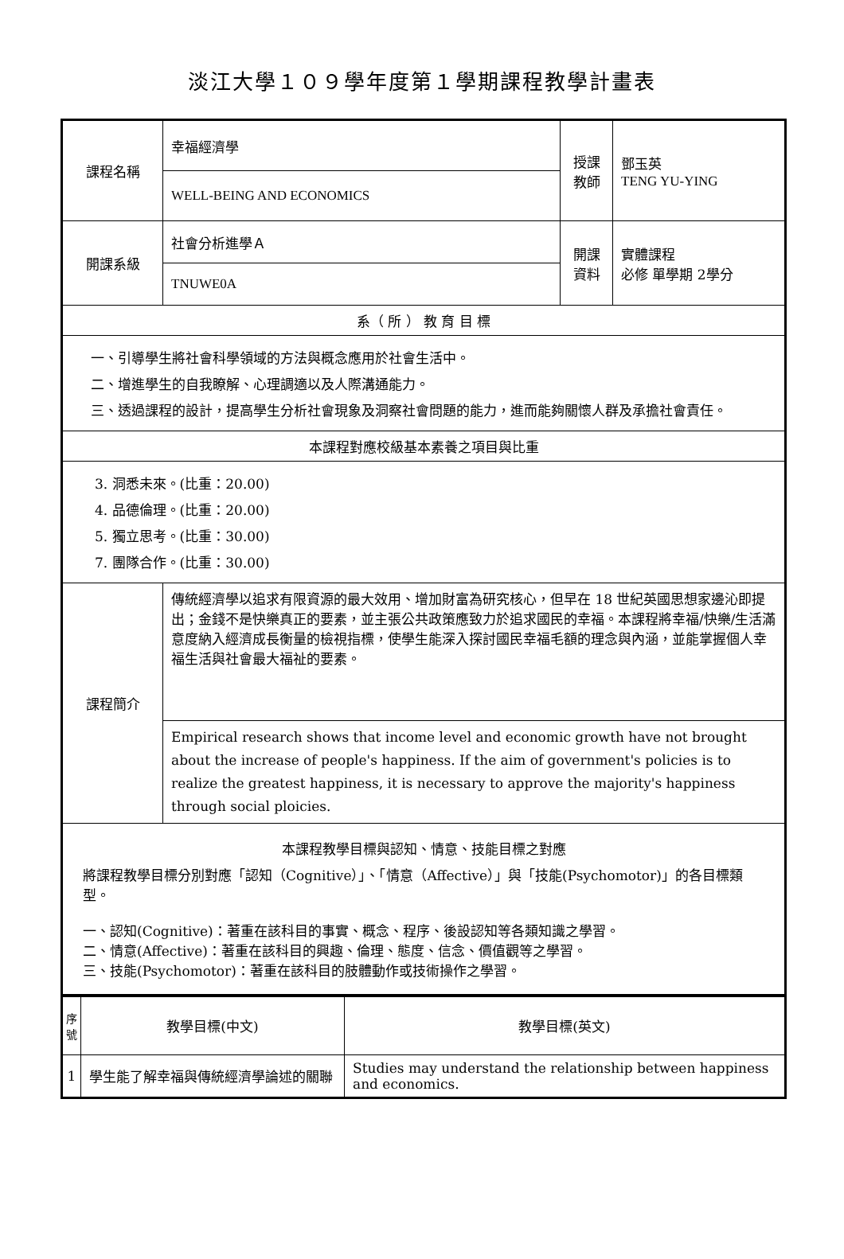淡江大學１０９學年度第１學期課程教學計畫表
| 課程名稱 | 幸福經濟學 | 授課 教師 | 鄧玉英 TENG YU-YING |
| | WELL-BEING AND ECONOMICS | | |
| 開課系級 | 社會分析進學Ａ | 開課 資料 | 實體課程 必修 單學期 2學分 |
| | TNUWE0A | | |
| 系（ 所 ） 教 育 目 標 | | | |
| 一、引導學生將社會科學領域的方法與概念應用於社會生活中。 二、增進學生的自我瞭解、心理調適以及人際溝通能力。 三、透過課程的設計，提高學生分析社會現象及洞察社會問題的能力，進而能夠關懷人群及承擔社會責任。 | | | |
| 本課程對應校級基本素養之項目與比重 | | | |
| 3. 洞悉未來。(比重：20.00) 4. 品德倫理。(比重：20.00) 5. 獨立思考。(比重：30.00) 7. 團隊合作。(比重：30.00) | | | |
| 課程簡介 | 傳統經濟學以追求有限資源的最大效用、增加財富為研究核心，但早在 18 世紀英國思想家邊沁即提出；金錢不是快樂真正的要素，並主張公共政策應致力於追求國民的幸福。本課程將幸福/快樂/生活滿意度納入經濟成長衡量的檢視指標，使學生能深入探討國民幸福毛額的理念與內涵，並能掌握個人幸福生活與社會最大福祉的要素。 | | |
| | Empirical research shows that income level and economic growth have not brought about the increase of people's happiness. If the aim of government's policies is to realize the greatest happiness, it is necessary to approve the majority's happiness through social ploicies. | | |
| 本課程教學目標與認知、情意、技能目標之對應 將課程教學目標分別對應「認知（Cognitive）」、「情意（Affective）」與「技能(Psychomotor)」的各目標類型。 一、認知(Cognitive)：著重在該科目的事實、概念、程序、後設認知等各類知識之學習。 二、情意(Affective)：著重在該科目的興趣、倫理、態度、信念、價值觀等之學習。 三、技能(Psychomotor)：著重在該科目的肢體動作或技術操作之學習。 | | | |
| 序號 | 教學目標(中文) | 教學目標(英文) |
| --- | --- | --- |
| 1 | 學生能了解幸福與傳統經濟學論述的關聯 | Studies may understand the relationship between happiness and economics. |